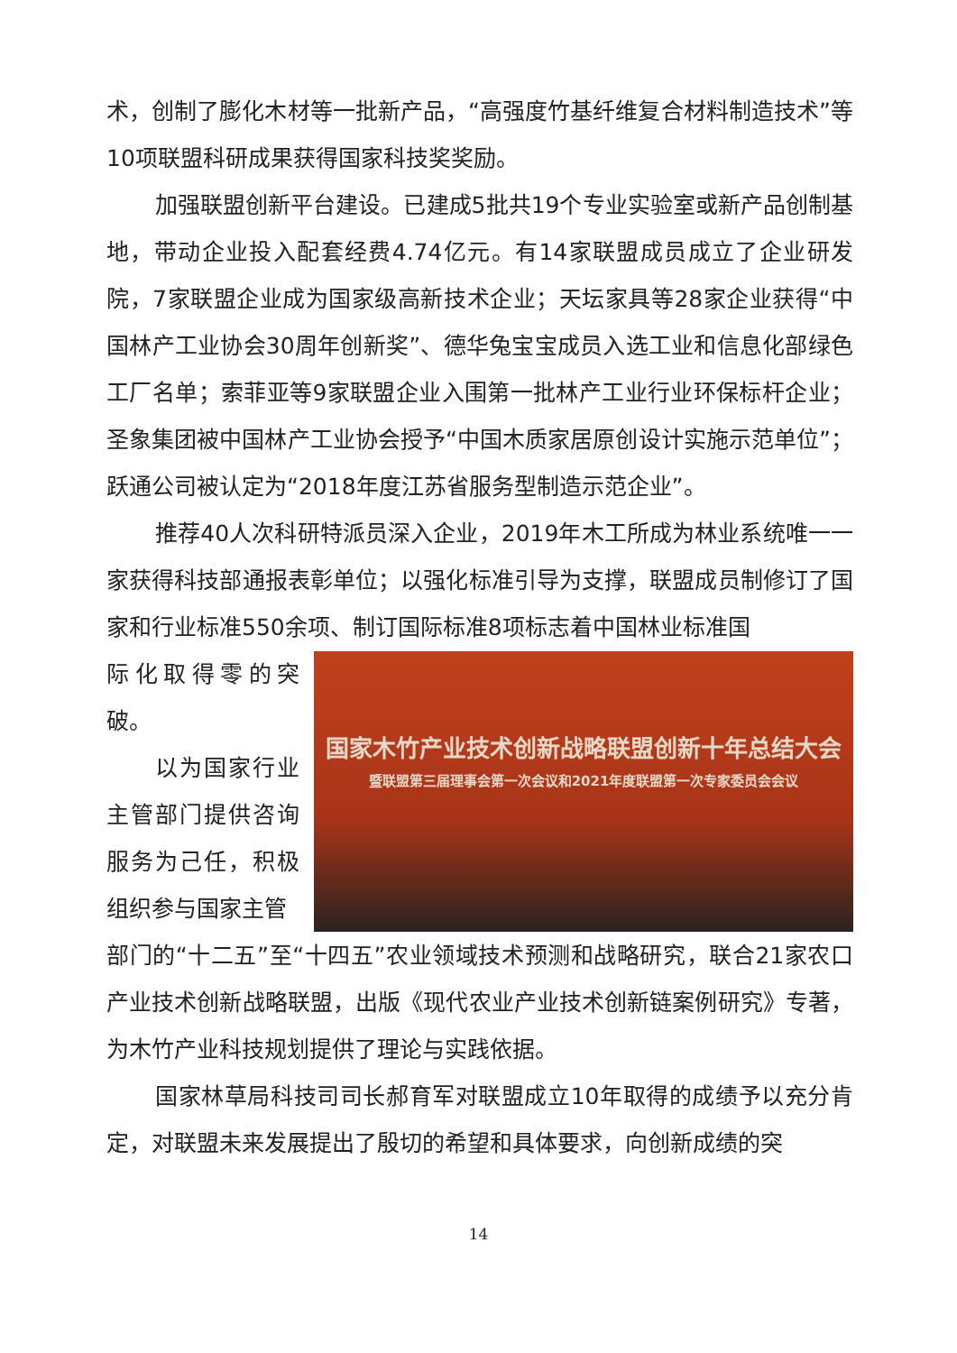术，创制了膨化木材等一批新产品，“高强度竹基纤维复合材料制造技术”等10项联盟科研成果获得国家科技奖奖励。
加强联盟创新平台建设。已建成5批共19个专业实验室或新产品创制基地，带动企业投入配套经费4.74亿元。有14家联盟成员成立了企业研发院，7家联盟企业成为国家级高新技术企业；天坛家具等28家企业获得“中国林产工业协会30周年创新奖”、德华兔宝宝成员入选工业和信息化部绿色工厂名单；索菲亚等9家联盟企业入围第一批林产工业行业环保标杆企业；圣象集团被中国林产工业协会授予“中国木质家居原创设计实施示范单位”；跃通公司被认定为“2018年度江苏省服务型制造示范企业”。
推荐40人次科研特派员深入企业，2019年木工所成为林业系统唯一一家获得科技部通报表彰单位；以强化标准引导为支撑，联盟成员制修订了国家和行业标准550余项、制订国际标准8项标志着中国林业标准国
际化取得零的突破。
以为国家行业主管部门提供咨询服务为己任，积极组织参与国家主管
国家木竹产业技术创新战略联盟创新十年总结大会
暨联盟第三届理事会第一次会议和2021年度联盟第一次专家委员会会议
部门的“十二五”至“十四五”农业领域技术预测和战略研究，联合21家农口产业技术创新战略联盟，出版《现代农业产业技术创新链案例研究》专著，为木竹产业科技规划提供了理论与实践依据。
国家林草局科技司司长郝育军对联盟成立10年取得的成绩予以充分肯定，对联盟未来发展提出了殷切的希望和具体要求，向创新成绩的突
14